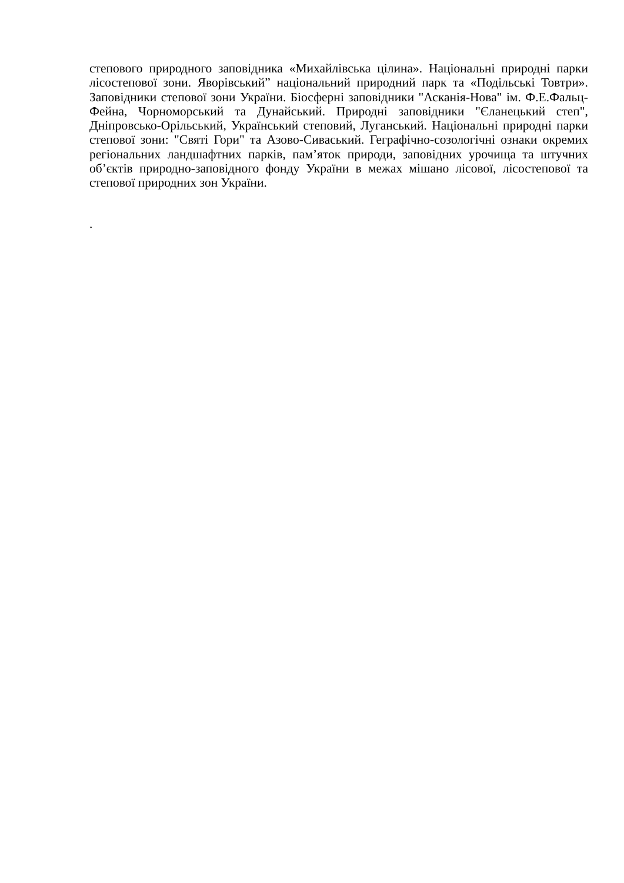степового природного заповідника «Михайлівська цілина». Національні природні парки лісостепової зони. Яворівський” національний природний парк та «Подільські Товтри». Заповідники степової зони України. Біосферні заповідники "Асканія-Нова" ім. Ф.Е.Фальц-Фейна, Чорноморський та Дунайський. Природні заповідники "Єланецький степ", Дніпровсько-Орільський, Український степовий, Луганський. Національні природні парки степової зони: "Святі Гори" та Азово-Сиваський. Геграфічно-созологічні ознаки окремих регіональних ландшафтних парків, пам’яток природи, заповідних урочища та штучних об’єктів природно-заповідного фонду України в межах мішано лісової, лісостепової та степової природних зон України.
.